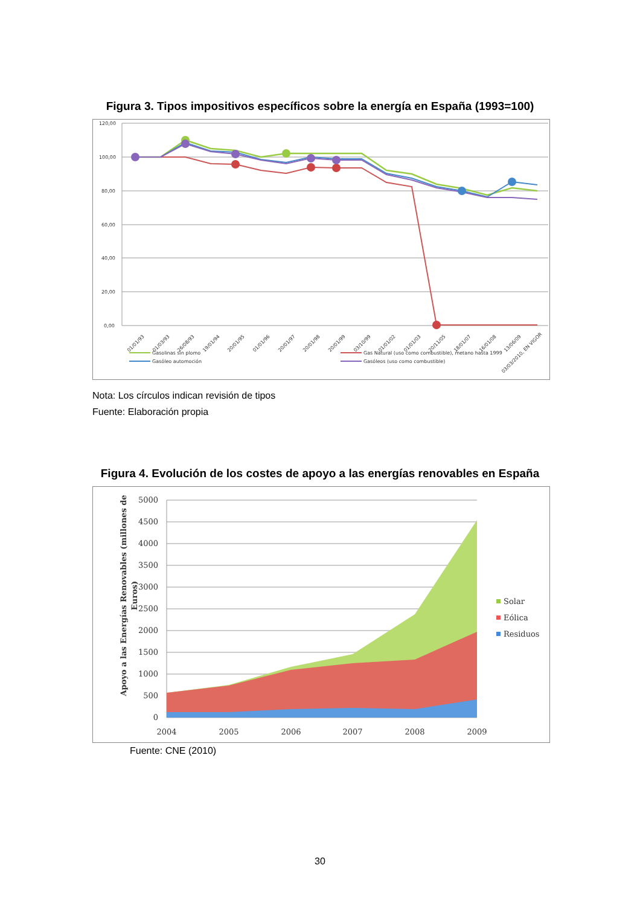Figura 3. Tipos impositivos específicos sobre la energía en España (1993=100)
120,00
100,00
80,00
60,00
40,00
20,00
0,00
01/01/93
01/03/93
26/08/93
19/01/94
20/01/95
01/01/96
20/01/97
20/01/98
20/01/99
03/10/99
01/01/02
01/01/03
20/11/05
18/01/07
16/01/08
13/06/09
03/03/2010, EN VIGOR
Gasolinas sin plomo
Gasóleo automoción
Gas Natural (uso como combustible), metano hasta 1999
Gasóleos (uso como combustible)
Nota: Los círculos indican revisión de tipos
Fuente: Elaboración propia
Figura 4. Evolución de los costes de apoyo a las energías renovables en España
5000
4500
4000
3500
3000
2500
2000
1500
1000
500
0
2004
2005
2006
2007
2008
2009
Apoyo a las Energías Renovables (millones de
Euros)
Solar
Eólica
Residuos
Fuente: CNE (2010)
30